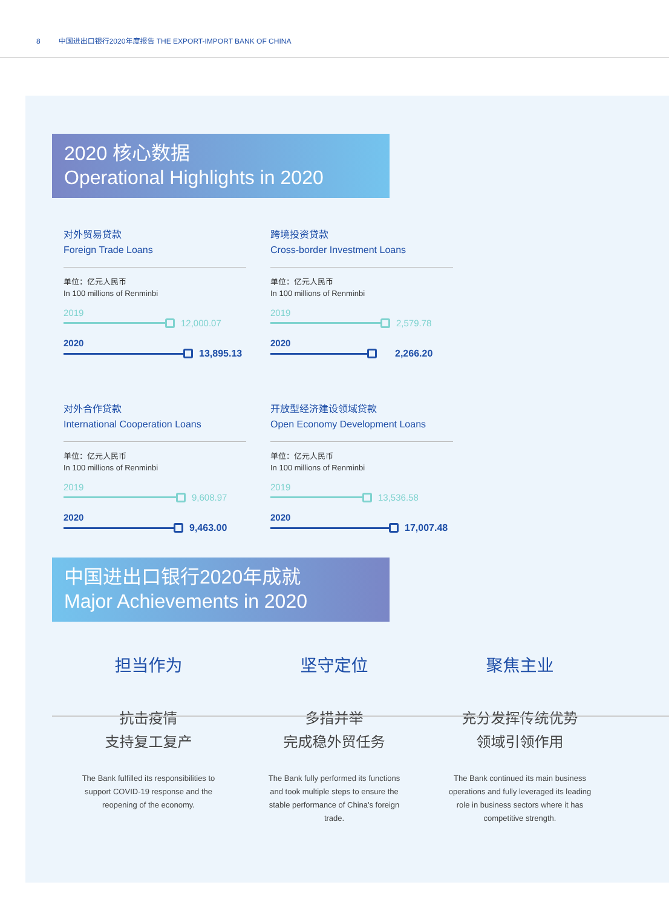8 中国进出口银行2020年度报告 THE EXPORT-IMPORT BANK OF CHINA
2020 核心数据
Operational Highlights in 2020
对外贸易贷款
Foreign Trade Loans
单位：亿元人民币
In 100 millions of Renminbi
2019
12,000.07
2020
13,895.13
跨境投资贷款
Cross-border Investment Loans
单位：亿元人民币
In 100 millions of Renminbi
2019
2,579.78
2020
2,266.20
对外合作贷款
International Cooperation Loans
单位：亿元人民币
In 100 millions of Renminbi
2019
9,608.97
2020
9,463.00
开放型经济建设领域贷款
Open Economy Development Loans
单位：亿元人民币
In 100 millions of Renminbi
2019
13,536.58
2020
17,007.48
中国进出口银行2020年成就
Major Achievements in 2020
担当作为
抗击疫情
支持复工复产
The Bank fulfilled its responsibilities to support COVID-19 response and the reopening of the economy.
坚守定位
多措并举
完成稳外贸任务
The Bank fully performed its functions and took multiple steps to ensure the stable performance of China's foreign trade.
聚焦主业
充分发挥传统优势
领域引领作用
The Bank continued its main business operations and fully leveraged its leading role in business sectors where it has competitive strength.